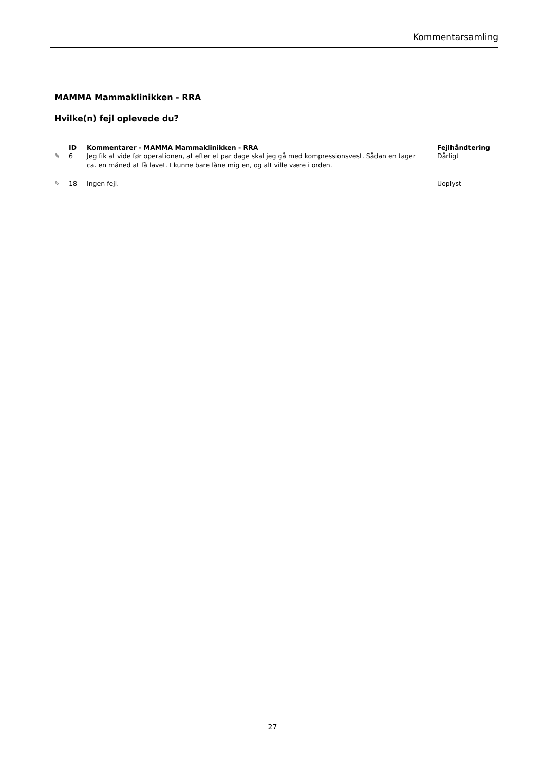Kommentarsamling
MAMMA Mammaklinikken - RRA
Hvilke(n) fejl oplevede du?
| | ID | Kommentarer - MAMMA Mammaklinikken - RRA | Fejlhåndtering |
| --- | --- | --- | --- |
| ✎ | 6 | Jeg fik at vide før operationen, at efter et par dage skal jeg gå med kompressionsvest. Sådan en tager ca. en måned at få lavet. I kunne bare låne mig en, og alt ville være i orden. | Dårligt |
| ✎ | 18 | Ingen fejl. | Uoplyst |
27